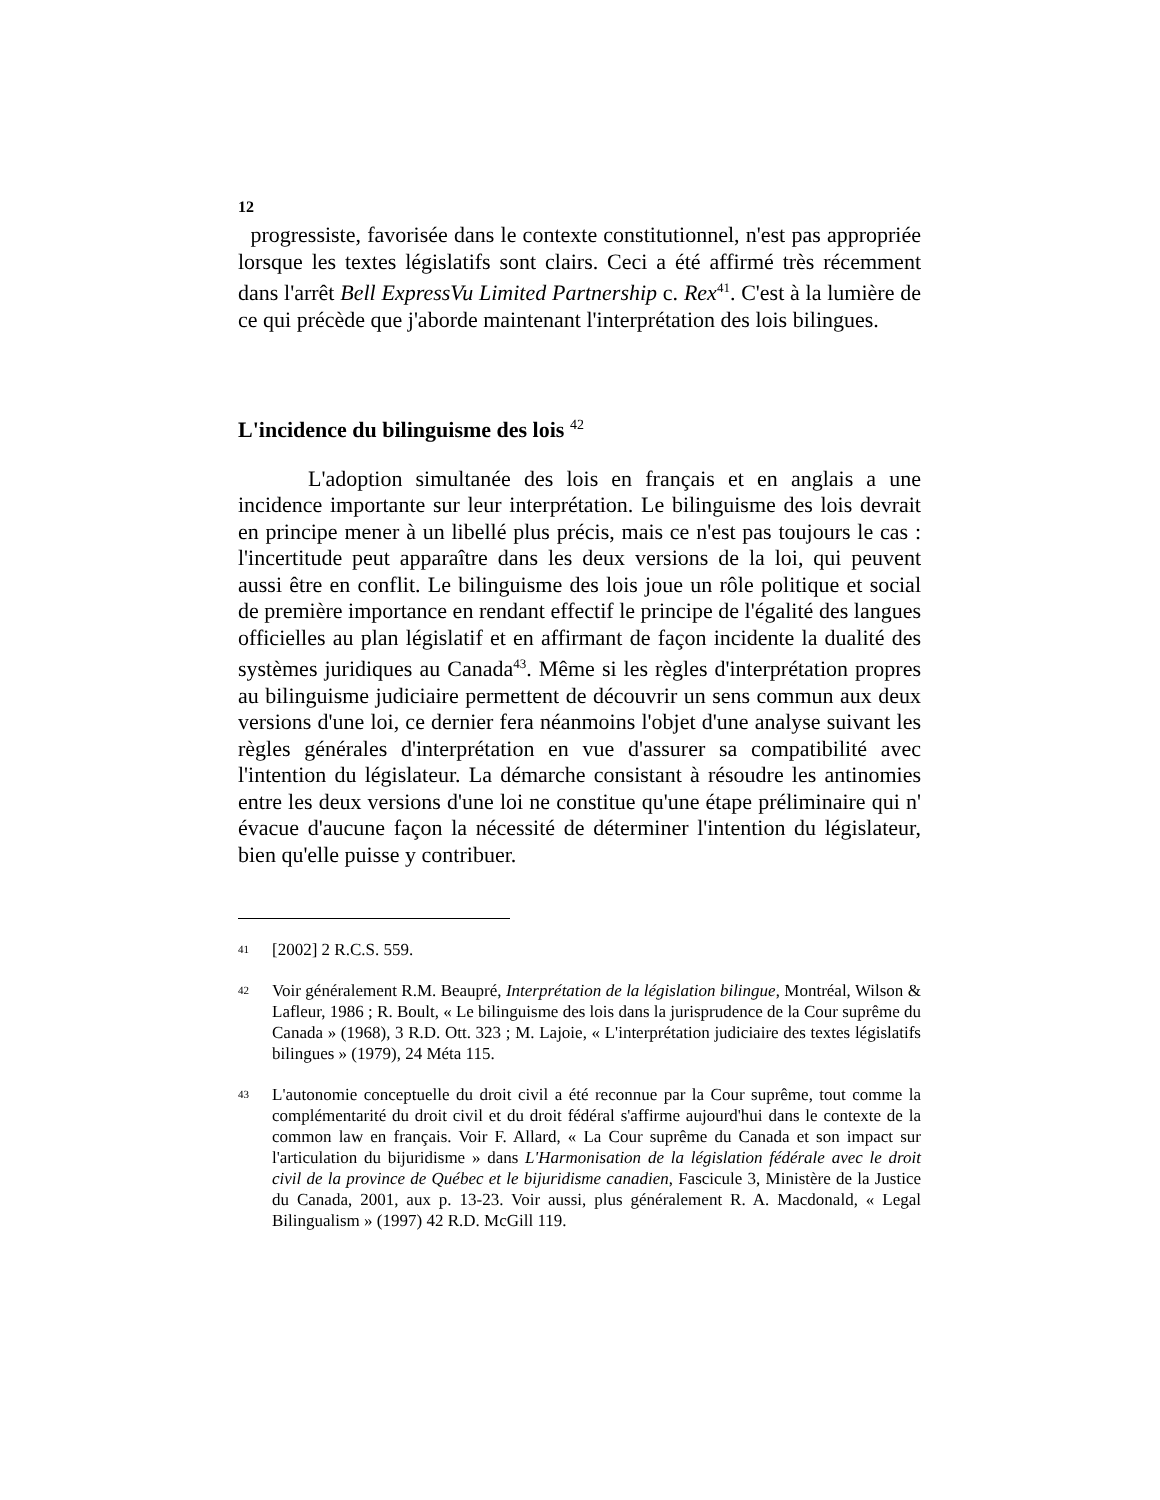12
progressiste, favorisée dans le contexte constitutionnel, n'est pas appropriée lorsque les textes législatifs sont clairs. Ceci a été affirmé très récemment dans l'arrêt Bell ExpressVu Limited Partnership c. Rex<sup>41</sup>. C'est à la lumière de ce qui précède que j'aborde maintenant l'interprétation des lois bilingues.
L'incidence du bilinguisme des lois <sup>42</sup>
L'adoption simultanée des lois en français et en anglais a une incidence importante sur leur interprétation. Le bilinguisme des lois devrait en principe mener à un libellé plus précis, mais ce n'est pas toujours le cas : l'incertitude peut apparaître dans les deux versions de la loi, qui peuvent aussi être en conflit. Le bilinguisme des lois joue un rôle politique et social de première importance en rendant effectif le principe de l'égalité des langues officielles au plan législatif et en affirmant de façon incidente la dualité des systèmes juridiques au Canada<sup>43</sup>. Même si les règles d'interprétation propres au bilinguisme judiciaire permettent de découvrir un sens commun aux deux versions d'une loi, ce dernier fera néanmoins l'objet d'une analyse suivant les règles générales d'interprétation en vue d'assurer sa compatibilité avec l'intention du législateur. La démarche consistant à résoudre les antinomies entre les deux versions d'une loi ne constitue qu'une étape préliminaire qui n' évacue d'aucune façon la nécessité de déterminer l'intention du législateur, bien qu'elle puisse y contribuer.
41 [2002] 2 R.C.S. 559.
42 Voir généralement R.M. Beaupré, Interprétation de la législation bilingue, Montréal, Wilson & Lafleur, 1986 ; R. Boult, « Le bilinguisme des lois dans la jurisprudence de la Cour suprême du Canada » (1968), 3 R.D. Ott. 323 ; M. Lajoie, « L'interprétation judiciaire des textes législatifs bilingues » (1979), 24 Méta 115.
43 L'autonomie conceptuelle du droit civil a été reconnue par la Cour suprême, tout comme la complémentarité du droit civil et du droit fédéral s'affirme aujourd'hui dans le contexte de la common law en français. Voir F. Allard, « La Cour suprême du Canada et son impact sur l'articulation du bijuridisme » dans L'Harmonisation de la législation fédérale avec le droit civil de la province de Québec et le bijuridisme canadien, Fascicule 3, Ministère de la Justice du Canada, 2001, aux p. 13-23. Voir aussi, plus généralement R. A. Macdonald, « Legal Bilingualism » (1997) 42 R.D. McGill 119.